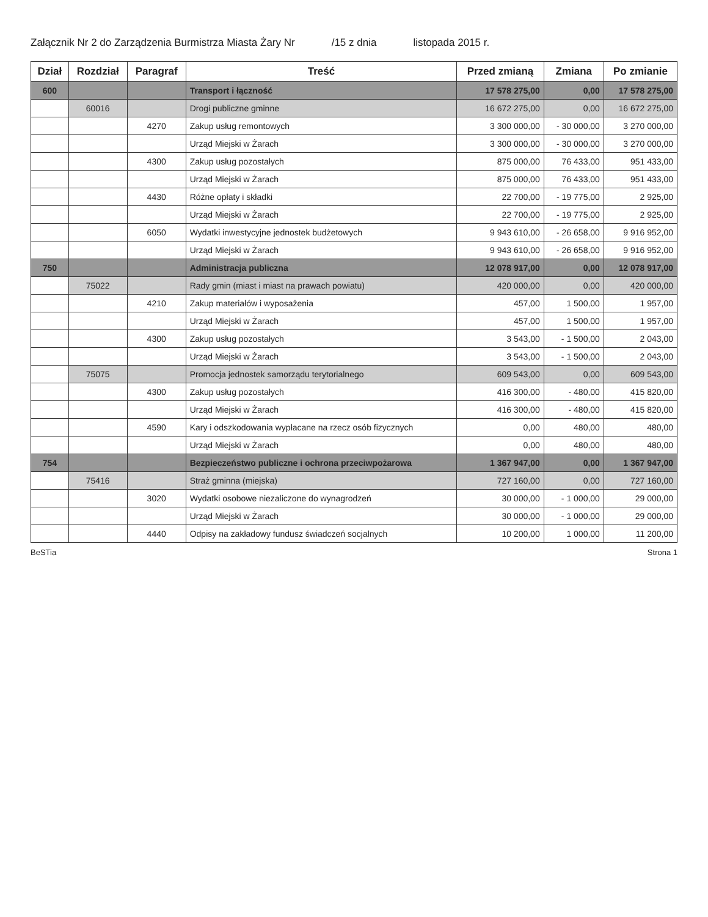Załącznik Nr 2 do Zarządzenia Burmistrza Miasta Żary Nr /15 z dnia listopada 2015 r.
| Dział | Rozdział | Paragraf | Treść | Przed zmianą | Zmiana | Po zmianie |
| --- | --- | --- | --- | --- | --- | --- |
| 600 | | | Transport i łączność | 17 578 275,00 | 0,00 | 17 578 275,00 |
| | 60016 | | Drogi publiczne gminne | 16 672 275,00 | 0,00 | 16 672 275,00 |
| | | 4270 | Zakup usług remontowych | 3 300 000,00 | - 30 000,00 | 3 270 000,00 |
| | | | Urząd Miejski w Żarach | 3 300 000,00 | - 30 000,00 | 3 270 000,00 |
| | | 4300 | Zakup usług pozostałych | 875 000,00 | 76 433,00 | 951 433,00 |
| | | | Urząd Miejski w Żarach | 875 000,00 | 76 433,00 | 951 433,00 |
| | | 4430 | Różne opłaty i składki | 22 700,00 | - 19 775,00 | 2 925,00 |
| | | | Urząd Miejski w Żarach | 22 700,00 | - 19 775,00 | 2 925,00 |
| | | 6050 | Wydatki inwestycyjne jednostek budżetowych | 9 943 610,00 | - 26 658,00 | 9 916 952,00 |
| | | | Urząd Miejski w Żarach | 9 943 610,00 | - 26 658,00 | 9 916 952,00 |
| 750 | | | Administracja publiczna | 12 078 917,00 | 0,00 | 12 078 917,00 |
| | 75022 | | Rady gmin (miast i miast na prawach powiatu) | 420 000,00 | 0,00 | 420 000,00 |
| | | 4210 | Zakup materiałów i wyposażenia | 457,00 | 1 500,00 | 1 957,00 |
| | | | Urząd Miejski w Żarach | 457,00 | 1 500,00 | 1 957,00 |
| | | 4300 | Zakup usług pozostałych | 3 543,00 | - 1 500,00 | 2 043,00 |
| | | | Urząd Miejski w Żarach | 3 543,00 | - 1 500,00 | 2 043,00 |
| | 75075 | | Promocja jednostek samorządu terytorialnego | 609 543,00 | 0,00 | 609 543,00 |
| | | 4300 | Zakup usług pozostałych | 416 300,00 | - 480,00 | 415 820,00 |
| | | | Urząd Miejski w Żarach | 416 300,00 | - 480,00 | 415 820,00 |
| | | 4590 | Kary i odszkodowania wypłacane na rzecz osób fizycznych | 0,00 | 480,00 | 480,00 |
| | | | Urząd Miejski w Żarach | 0,00 | 480,00 | 480,00 |
| 754 | | | Bezpieczeństwo publiczne i ochrona przeciwpożarowa | 1 367 947,00 | 0,00 | 1 367 947,00 |
| | 75416 | | Straż gminna (miejska) | 727 160,00 | 0,00 | 727 160,00 |
| | | 3020 | Wydatki osobowe niezaliczone do wynagrodzeń | 30 000,00 | - 1 000,00 | 29 000,00 |
| | | | Urząd Miejski w Żarach | 30 000,00 | - 1 000,00 | 29 000,00 |
| | | 4440 | Odpisy na zakładowy fundusz świadczeń socjalnych | 10 200,00 | 1 000,00 | 11 200,00 |
BeSTia Strona 1